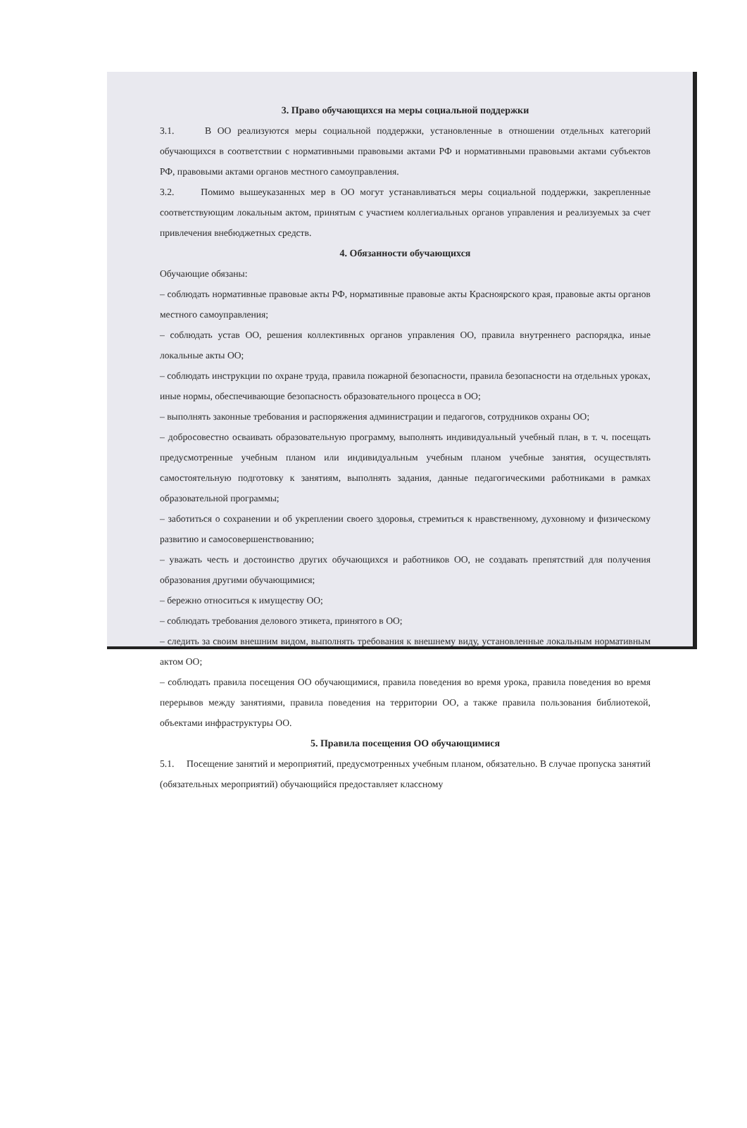3. Право обучающихся на меры социальной поддержки
3.1. В ОО реализуются меры социальной поддержки, установленные в отношении отдельных категорий обучающихся в соответствии с нормативными правовыми актами РФ и нормативными правовыми актами субъектов РФ, правовыми актами органов местного самоуправления.
3.2. Помимо вышеуказанных мер в ОО могут устанавливаться меры социальной поддержки, закрепленные соответствующим локальным актом, принятым с участием коллегиальных органов управления и реализуемых за счет привлечения внебюджетных средств.
4. Обязанности обучающихся
Обучающие обязаны:
– соблюдать нормативные правовые акты РФ, нормативные правовые акты Красноярского края, правовые акты органов местного самоуправления;
– соблюдать устав ОО, решения коллективных органов управления ОО, правила внутреннего распорядка, иные локальные акты ОО;
– соблюдать инструкции по охране труда, правила пожарной безопасности, правила безопасности на отдельных уроках, иные нормы, обеспечивающие безопасность образовательного процесса в ОО;
– выполнять законные требования и распоряжения администрации и педагогов, сотрудников охраны ОО;
– добросовестно осваивать образовательную программу, выполнять индивидуальный учебный план, в т. ч. посещать предусмотренные учебным планом или индивидуальным учебным планом учебные занятия, осуществлять самостоятельную подготовку к занятиям, выполнять задания, данные педагогическими работниками в рамках образовательной программы;
– заботиться о сохранении и об укреплении своего здоровья, стремиться к нравственному, духовному и физическому развитию и самосовершенствованию;
– уважать честь и достоинство других обучающихся и работников ОО, не создавать препятствий для получения образования другими обучающимися;
– бережно относиться к имуществу ОО;
– соблюдать требования делового этикета, принятого в ОО;
– следить за своим внешним видом, выполнять требования к внешнему виду, установленные локальным нормативным актом ОО;
– соблюдать правила посещения ОО обучающимися, правила поведения во время урока, правила поведения во время перерывов между занятиями, правила поведения на территории ОО, а также правила пользования библиотекой, объектами инфраструктуры ОО.
5. Правила посещения ОО обучающимися
5.1. Посещение занятий и мероприятий, предусмотренных учебным планом, обязательно. В случае пропуска занятий (обязательных мероприятий) обучающийся предоставляет классному